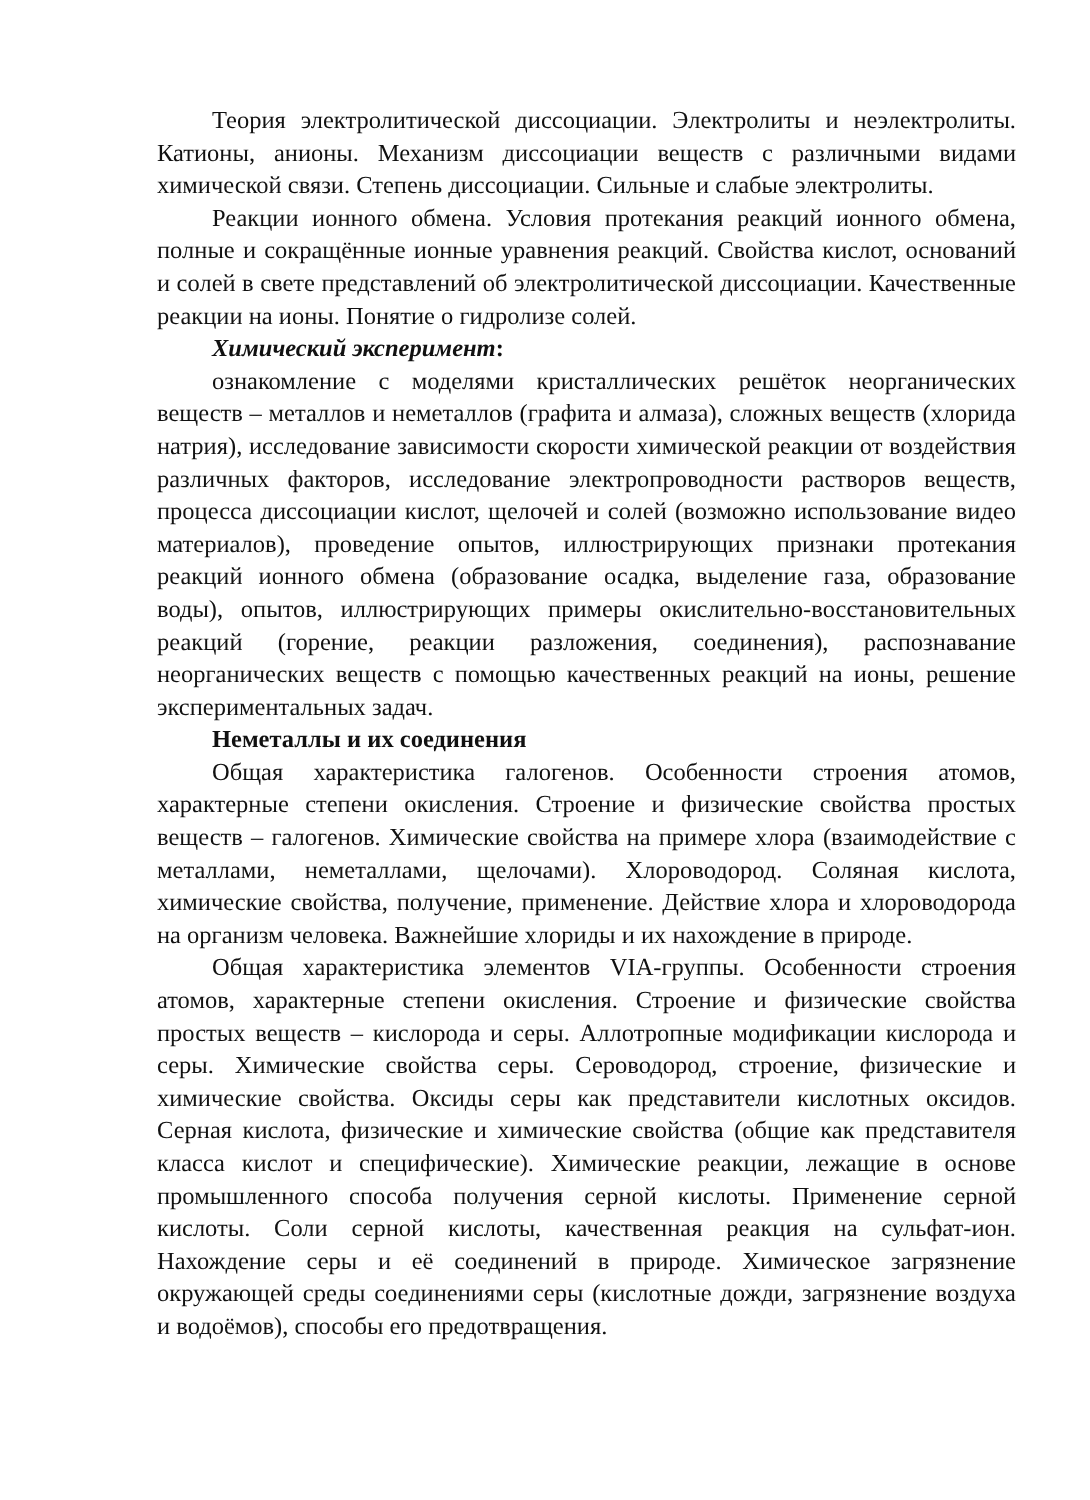Теория электролитической диссоциации. Электролиты и неэлектролиты. Катионы, анионы. Механизм диссоциации веществ с различными видами химической связи. Степень диссоциации. Сильные и слабые электролиты.
Реакции ионного обмена. Условия протекания реакций ионного обмена, полные и сокращённые ионные уравнения реакций. Свойства кислот, оснований и солей в свете представлений об электролитической диссоциации. Качественные реакции на ионы. Понятие о гидролизе солей.
Химический эксперимент:
ознакомление с моделями кристаллических решёток неорганических веществ – металлов и неметаллов (графита и алмаза), сложных веществ (хлорида натрия), исследование зависимости скорости химической реакции от воздействия различных факторов, исследование электропроводности растворов веществ, процесса диссоциации кислот, щелочей и солей (возможно использование видео материалов), проведение опытов, иллюстрирующих признаки протекания реакций ионного обмена (образование осадка, выделение газа, образование воды), опытов, иллюстрирующих примеры окислительно-восстановительных реакций (горение, реакции разложения, соединения), распознавание неорганических веществ с помощью качественных реакций на ионы, решение экспериментальных задач.
Неметаллы и их соединения
Общая характеристика галогенов. Особенности строения атомов, характерные степени окисления. Строение и физические свойства простых веществ – галогенов. Химические свойства на примере хлора (взаимодействие с металлами, неметаллами, щелочами). Хлороводород. Соляная кислота, химические свойства, получение, применение. Действие хлора и хлороводорода на организм человека. Важнейшие хлориды и их нахождение в природе.
Общая характеристика элементов VIA-группы. Особенности строения атомов, характерные степени окисления. Строение и физические свойства простых веществ – кислорода и серы. Аллотропные модификации кислорода и серы. Химические свойства серы. Сероводород, строение, физические и химические свойства. Оксиды серы как представители кислотных оксидов. Серная кислота, физические и химические свойства (общие как представителя класса кислот и специфические). Химические реакции, лежащие в основе промышленного способа получения серной кислоты. Применение серной кислоты. Соли серной кислоты, качественная реакция на сульфат-ион. Нахождение серы и её соединений в природе. Химическое загрязнение окружающей среды соединениями серы (кислотные дожди, загрязнение воздуха и водоёмов), способы его предотвращения.